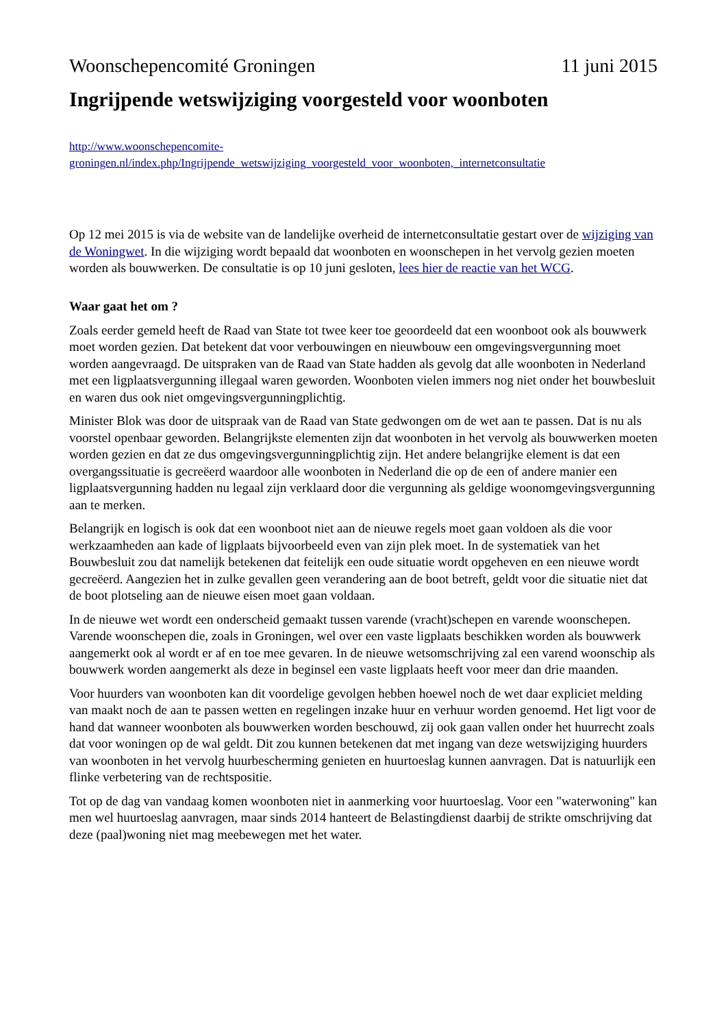Woonschepencomité Groningen 11 juni 2015
Ingrijpende wetswijziging voorgesteld voor woonboten
http://www.woonschepencomite-
groningen.nl/index.php/Ingrijpende_wetswijziging_voorgesteld_voor_woonboten,_internetconsultatie
Op 12 mei 2015 is via de website van de landelijke overheid de internetconsultatie gestart over de wijziging van de Woningwet. In die wijziging wordt bepaald dat woonboten en woonschepen in het vervolg gezien moeten worden als bouwwerken. De consultatie is op 10 juni gesloten, lees hier de reactie van het WCG.
Waar gaat het om ?
Zoals eerder gemeld heeft de Raad van State tot twee keer toe geoordeeld dat een woonboot ook als bouwwerk moet worden gezien. Dat betekent dat voor verbouwingen en nieuwbouw een omgevingsvergunning moet worden aangevraagd. De uitspraken van de Raad van State hadden als gevolg dat alle woonboten in Nederland met een ligplaatsvergunning illegaal waren geworden. Woonboten vielen immers nog niet onder het bouwbesluit en waren dus ook niet omgevingsvergunningplichtig.
Minister Blok was door de uitspraak van de Raad van State gedwongen om de wet aan te passen. Dat is nu als voorstel openbaar geworden. Belangrijkste elementen zijn dat woonboten in het vervolg als bouwwerken moeten worden gezien en dat ze dus omgevingsvergunningplichtig zijn. Het andere belangrijke element is dat een overgangssituatie is gecreëerd waardoor alle woonboten in Nederland die op de een of andere manier een ligplaatsvergunning hadden nu legaal zijn verklaard door die vergunning als geldige woonomgevingsvergunning aan te merken.
Belangrijk en logisch is ook dat een woonboot niet aan de nieuwe regels moet gaan voldoen als die voor werkzaamheden aan kade of ligplaats bijvoorbeeld even van zijn plek moet. In de systematiek van het Bouwbesluit zou dat namelijk betekenen dat feitelijk een oude situatie wordt opgeheven en een nieuwe wordt gecreëerd. Aangezien het in zulke gevallen geen verandering aan de boot betreft, geldt voor die situatie niet dat de boot plotseling aan de nieuwe eisen moet gaan voldaan.
In de nieuwe wet wordt een onderscheid gemaakt tussen varende (vracht)schepen en varende woonschepen. Varende woonschepen die, zoals in Groningen, wel over een vaste ligplaats beschikken worden als bouwwerk aangemerkt ook al wordt er af en toe mee gevaren. In de nieuwe wetsomschrijving zal een varend woonschip als bouwwerk worden aangemerkt als deze in beginsel een vaste ligplaats heeft voor meer dan drie maanden.
Voor huurders van woonboten kan dit voordelige gevolgen hebben hoewel noch de wet daar expliciet melding van maakt noch de aan te passen wetten en regelingen inzake huur en verhuur worden genoemd. Het ligt voor de hand dat wanneer woonboten als bouwwerken worden beschouwd, zij ook gaan vallen onder het huurrecht zoals dat voor woningen op de wal geldt. Dit zou kunnen betekenen dat met ingang van deze wetswijziging huurders van woonboten in het vervolg huurbescherming genieten en huurtoeslag kunnen aanvragen. Dat is natuurlijk een flinke verbetering van de rechtspositie.
Tot op de dag van vandaag komen woonboten niet in aanmerking voor huurtoeslag. Voor een "waterwoning" kan men wel huurtoeslag aanvragen, maar sinds 2014 hanteert de Belastingdienst daarbij de strikte omschrijving dat deze (paal)woning niet mag meebewegen met het water.